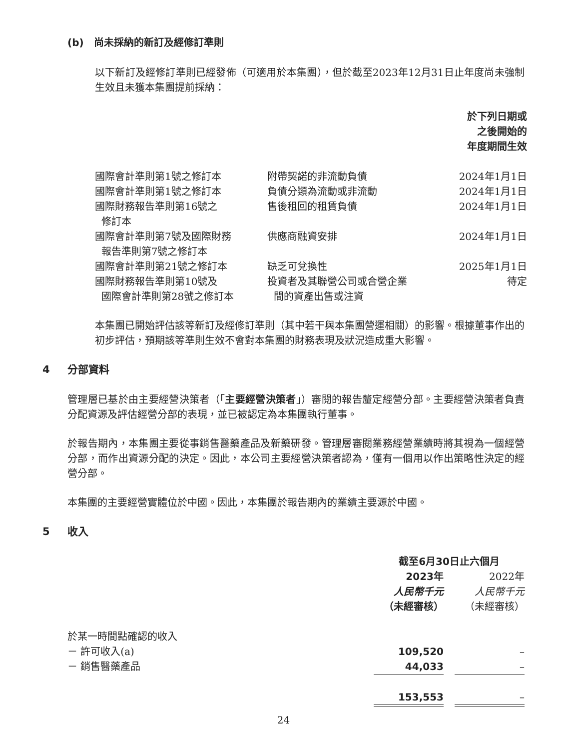(b) 尚未採納的新訂及經修訂準則
以下新訂及經修訂準則已經發佈（可適用於本集團），但於截至2023年12月31日止年度尚未強制生效且未獲本集團提前採納：
| | | 於下列日期或 之後開始的 年度期間生效 |
| --- | --- | --- |
| 國際會計準則第1號之修訂本 | 附帶契諾的非流動負債 | 2024年1月1日 |
| 國際會計準則第1號之修訂本 | 負債分類為流動或非流動 | 2024年1月1日 |
| 國際財務報告準則第16號之 修訂本 | 售後租回的租賃負債 | 2024年1月1日 |
| 國際會計準則第7號及國際財務 報告準則第7號之修訂本 | 供應商融資安排 | 2024年1月1日 |
| 國際會計準則第21號之修訂本 | 缺乏可兌換性 | 2025年1月1日 |
| 國際財務報告準則第10號及 國際會計準則第28號之修訂本 | 投資者及其聯營公司或合營企業 間的資產出售或注資 | 待定 |
本集團已開始評估該等新訂及經修訂準則（其中若干與本集團營運相關）的影響。根據董事作出的初步評估，預期該等準則生效不會對本集團的財務表現及狀況造成重大影響。
4 分部資料
管理層已基於由主要經營決策者（「主要經營決策者」）審閱的報告釐定經營分部。主要經營決策者負責分配資源及評估經營分部的表現，並已被認定為本集團執行董事。
於報告期內，本集團主要從事銷售醫藥產品及新藥研發。管理層審閱業務經營業績時將其視為一個經營分部，而作出資源分配的決定。因此，本公司主要經營決策者認為，僅有一個用以作出策略性決定的經營分部。
本集團的主要經營實體位於中國。因此，本集團於報告期內的業績主要源於中國。
5 收入
| | 截至6月30日止六個月 | | |
| --- | --- | --- | --- |
| | 2023年 人民幣千元 （未經審核） | | 2022年 人民幣千元 （未經審核） |
| 於某一時間點確認的收入 | | | |
| － 許可收入(a) | 109,520 | | – |
| － 銷售醫藥產品 | 44,033 | | – |
| | 153,553 | | – |
24